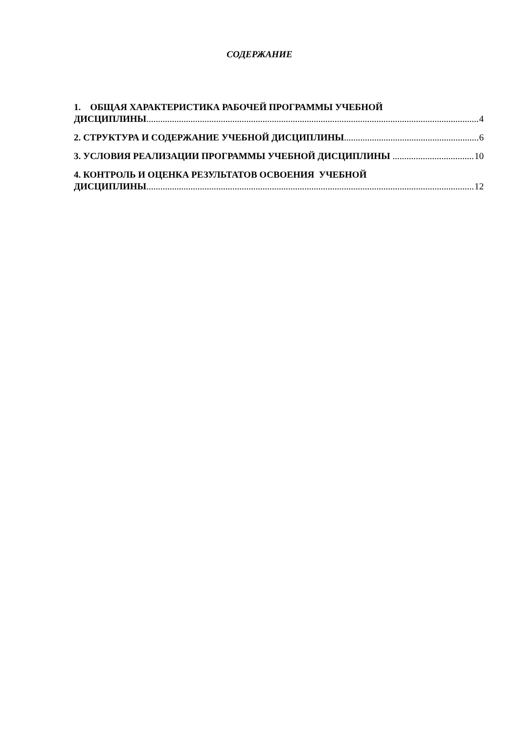СОДЕРЖАНИЕ
1. ОБЩАЯ ХАРАКТЕРИСТИКА РАБОЧЕЙ ПРОГРАММЫ УЧЕБНОЙ
ДИСЦИПЛИНЫ 4
2. СТРУКТУРА И СОДЕРЖАНИЕ УЧЕБНОЙ ДИСЦИПЛИНЫ 6
3. УСЛОВИЯ РЕАЛИЗАЦИИ ПРОГРАММЫ УЧЕБНОЙ ДИСЦИПЛИНЫ 10
4. КОНТРОЛЬ И ОЦЕНКА РЕЗУЛЬТАТОВ ОСВОЕНИЯ УЧЕБНОЙ
ДИСЦИПЛИНЫ 12